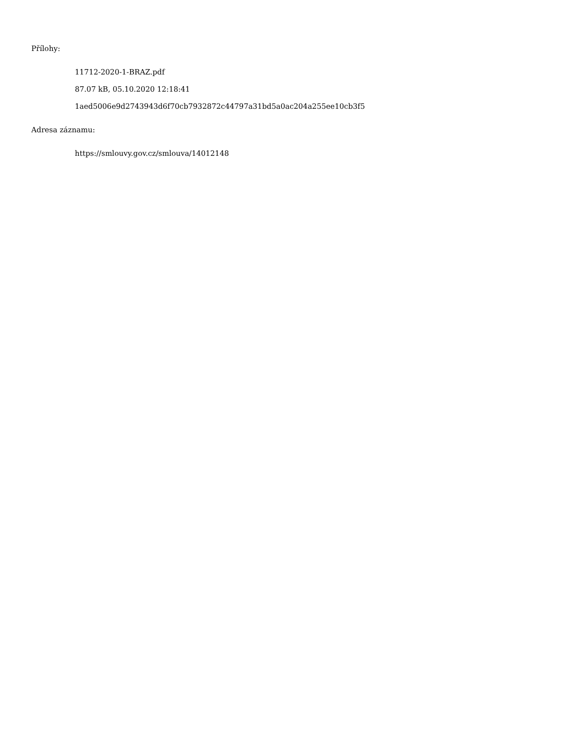Přílohy:
11712-2020-1-BRAZ.pdf
87.07 kB, 05.10.2020 12:18:41
1aed5006e9d2743943d6f70cb7932872c44797a31bd5a0ac204a255ee10cb3f5
Adresa záznamu:
https://smlouvy.gov.cz/smlouva/14012148